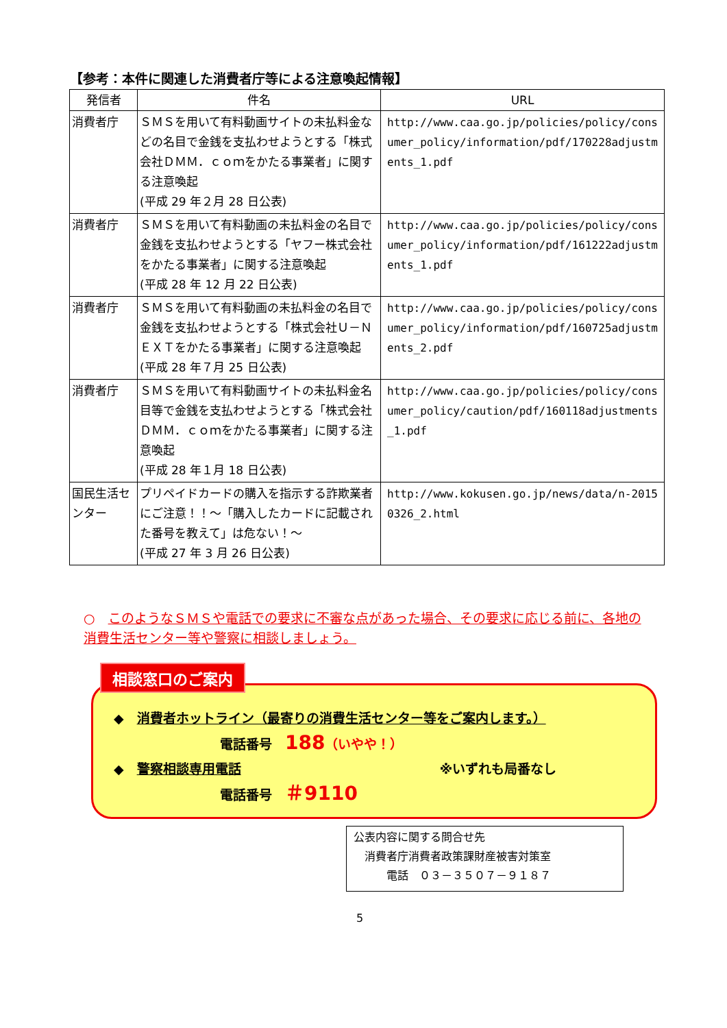【参考：本件に関連した消費者庁等による注意喚起情報】
| 発信者 | 件名 | URL |
| --- | --- | --- |
| 消費者庁 | ＳＭＳを用いて有料動画サイトの未払料金などの名目で金銭を支払わせようとする「株式会社ＤＭＭ．ｃｏｍをかたる事業者」に関する注意喚起 (平成 29 年２月 28 日公表) | http://www.caa.go.jp/policies/policy/consumer_policy/information/pdf/170228adjustments_1.pdf |
| 消費者庁 | ＳＭＳを用いて有料動画の未払料金の名目で金銭を支払わせようとする「ヤフー株式会社をかたる事業者」に関する注意喚起 (平成 28 年 12 月 22 日公表) | http://www.caa.go.jp/policies/policy/consumer_policy/information/pdf/161222adjustments_1.pdf |
| 消費者庁 | ＳＭＳを用いて有料動画の未払料金の名目で金銭を支払わせようとする「株式会社Ｕ－ＮＥＸＴをかたる事業者」に関する注意喚起 (平成 28 年７月 25 日公表) | http://www.caa.go.jp/policies/policy/consumer_policy/information/pdf/160725adjustments_2.pdf |
| 消費者庁 | ＳＭＳを用いて有料動画サイトの未払料金名目等で金銭を支払わせようとする「株式会社ＤＭＭ．ｃｏｍをかたる事業者」に関する注意喚起 (平成 28 年１月 18 日公表) | http://www.caa.go.jp/policies/policy/consumer_policy/caution/pdf/160118adjustments_1.pdf |
| 国民生活センター | プリペイドカードの購入を指示する詐欺業者にご注意！！～「購入したカードに記載された番号を教えて」は危ない！～ (平成 27 年 3 月 26 日公表) | http://www.kokusen.go.jp/news/data/n-20150326_2.html |
○　このようなＳＭＳや電話での要求に不審な点があった場合、その要求に応じる前に、各地の消費生活センター等や警察に相談しましょう。
相談窓口のご案内
◆　消費者ホットライン（最寄りの消費生活センター等をご案内します。）
電話番号　188（いやや！）
◆　警察相談専用電話 ※いずれも局番なし
電話番号　＃9110
公表内容に関する問合せ先
　消費者庁消費者政策課財産被害対策室
　　　電話　０３－３５０７－９１８７
5